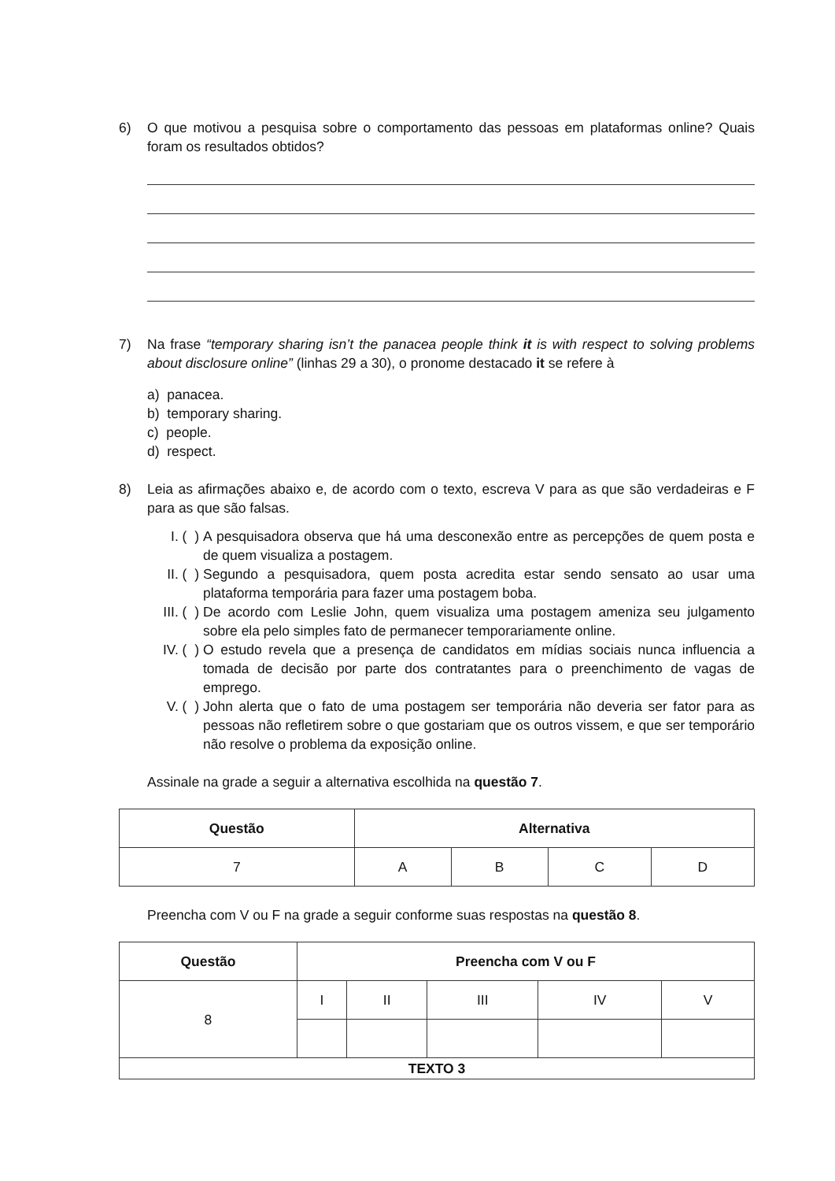6) O que motivou a pesquisa sobre o comportamento das pessoas em plataformas online? Quais foram os resultados obtidos?
7) Na frase “temporary sharing isn’t the panacea people think it is with respect to solving problems about disclosure online” (linhas 29 a 30), o pronome destacado it se refere à
a) panacea.
b) temporary sharing.
c) people.
d) respect.
8) Leia as afirmações abaixo e, de acordo com o texto, escreva V para as que são verdadeiras e F para as que são falsas.
I. ( ) A pesquisadora observa que há uma desconexão entre as percepções de quem posta e de quem visualiza a postagem.
II. ( ) Segundo a pesquisadora, quem posta acredita estar sendo sensato ao usar uma plataforma temporária para fazer uma postagem boba.
III. ( ) De acordo com Leslie John, quem visualiza uma postagem ameniza seu julgamento sobre ela pelo simples fato de permanecer temporariamente online.
IV. ( ) O estudo revela que a presença de candidatos em mídias sociais nunca influencia a tomada de decisão por parte dos contratantes para o preenchimento de vagas de emprego.
V. ( ) John alerta que o fato de uma postagem ser temporária não deveria ser fator para as pessoas não refletirem sobre o que gostariam que os outros vissem, e que ser temporário não resolve o problema da exposição online.
Assinale na grade a seguir a alternativa escolhida na questão 7.
| Questão | Alternativa | | | |
| --- | --- | --- | --- | --- |
| 7 | A | B | C | D |
Preencha com V ou F na grade a seguir conforme suas respostas na questão 8.
| Questão | Preencha com V ou F | | | | |
| --- | --- | --- | --- | --- | --- |
| 8 | I | II | III | IV | V |
| TEXTO 3 | | | | | |